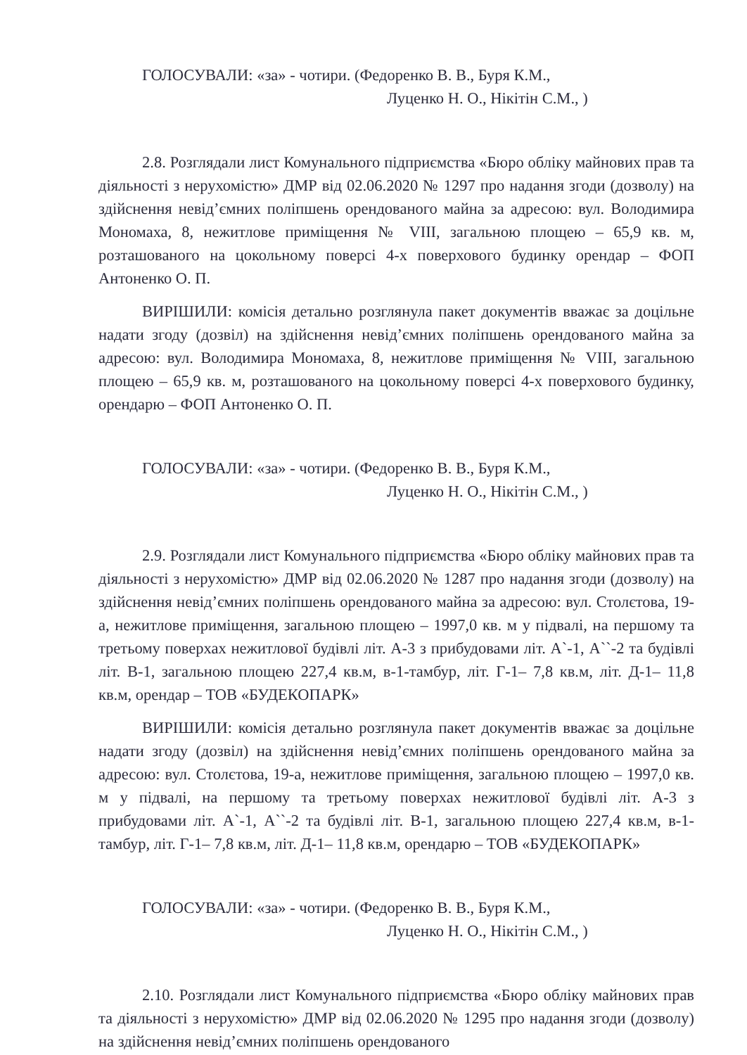ГОЛОСУВАЛИ: «за» - чотири. (Федоренко В. В., Буря К.М.,
Луценко Н. О., Нікітін С.М., )
2.8. Розглядали лист Комунального підприємства «Бюро обліку майнових прав та діяльності з нерухомістю» ДМР від 02.06.2020 № 1297 про надання згоди (дозволу) на здійснення невід’ємних поліпшень орендованого майна за адресою: вул. Володимира Мономаха, 8, нежитлове приміщення № VIII, загальною площею – 65,9 кв. м, розташованого на цокольному поверсі 4-х поверхового будинку орендар – ФОП Антоненко О. П.
ВИРІШИЛИ: комісія детально розглянула пакет документів вважає за доцільне надати згоду (дозвіл) на здійснення невід’ємних поліпшень орендованого майна за адресою: вул. Володимира Мономаха, 8, нежитлове приміщення № VIII, загальною площею – 65,9 кв. м, розташованого на цокольному поверсі 4-х поверхового будинку, орендарю – ФОП Антоненко О. П.
ГОЛОСУВАЛИ: «за» - чотири. (Федоренко В. В., Буря К.М.,
Луценко Н. О., Нікітін С.М., )
2.9. Розглядали лист Комунального підприємства «Бюро обліку майнових прав та діяльності з нерухомістю» ДМР від 02.06.2020 № 1287 про надання згоди (дозволу) на здійснення невід’ємних поліпшень орендованого майна за адресою: вул. Столєтова, 19-а, нежитлове приміщення, загальною площею – 1997,0 кв. м у підвалі, на першому та третьому поверхах нежитлової будівлі літ. А-3 з прибудовами літ. А`-1, А``-2 та будівлі літ. В-1, загальною площею 227,4 кв.м, в-1-тамбур, літ. Г-1– 7,8 кв.м, літ. Д-1– 11,8 кв.м, орендар – ТОВ «БУДЕКОПАРК»
ВИРІШИЛИ: комісія детально розглянула пакет документів вважає за доцільне надати згоду (дозвіл) на здійснення невід’ємних поліпшень орендованого майна за адресою: вул. Столєтова, 19-а, нежитлове приміщення, загальною площею – 1997,0 кв. м у підвалі, на першому та третьому поверхах нежитлової будівлі літ. А-3 з прибудовами літ. А`-1, А``-2 та будівлі літ. В-1, загальною площею 227,4 кв.м, в-1-тамбур, літ. Г-1– 7,8 кв.м, літ. Д-1– 11,8 кв.м, орендарю – ТОВ «БУДЕКОПАРК»
ГОЛОСУВАЛИ: «за» - чотири. (Федоренко В. В., Буря К.М.,
Луценко Н. О., Нікітін С.М., )
2.10. Розглядали лист Комунального підприємства «Бюро обліку майнових прав та діяльності з нерухомістю» ДМР від 02.06.2020 № 1295 про надання згоди (дозволу) на здійснення невід’ємних поліпшень орендованого